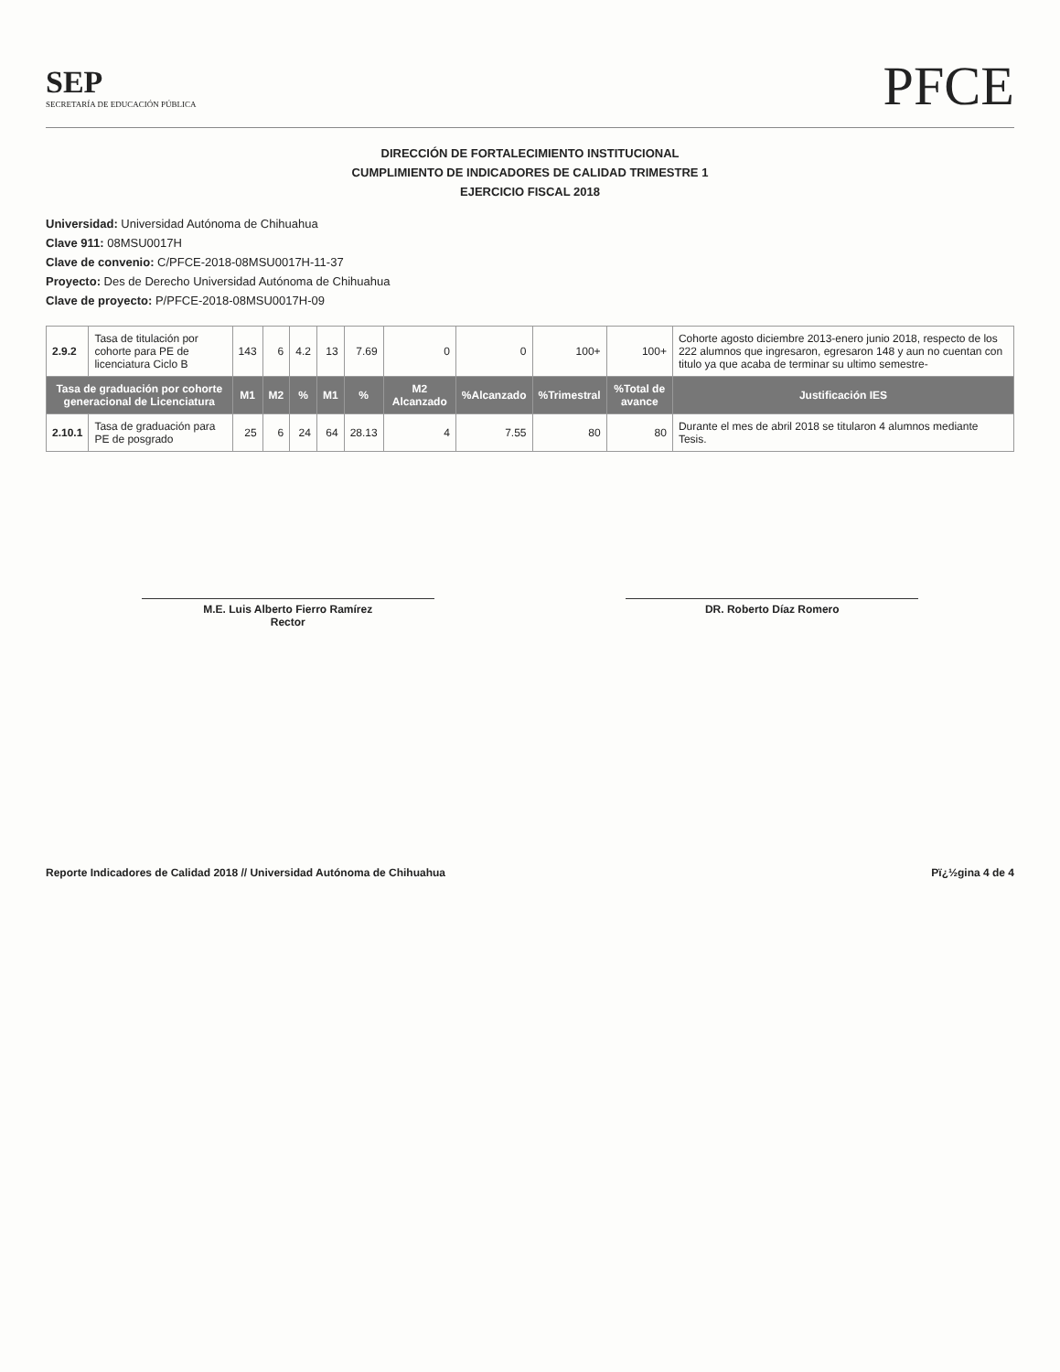SEP
SECRETARÍA DE EDUCACIÓN PÚBLICA
PFCE
DIRECCIÓN DE FORTALECIMIENTO INSTITUCIONAL
CUMPLIMIENTO DE INDICADORES DE CALIDAD TRIMESTRE 1
EJERCICIO FISCAL 2018
Universidad: Universidad Autónoma de Chihuahua
Clave 911: 08MSU0017H
Clave de convenio: C/PFCE-2018-08MSU0017H-11-37
Proyecto: Des de Derecho Universidad Autónoma de Chihuahua
Clave de proyecto: P/PFCE-2018-08MSU0017H-09
| 2.9.2 | Tasa de titulación por cohorte para PE de licenciatura Ciclo B | 143 | 6 | 4.2 | 13 | 7.69 | 0 | 0 | 100+ | 100+ | Cohorte agosto diciembre 2013-enero junio 2018, respecto de los 222 alumnos que ingresaron, egresaron 148 y aun no cuentan con titulo ya que acaba de terminar su ultimo semestre- |
| Tasa de graduación por cohorte generacional de Licenciatura | | M1 | M2 | % | M1 | % | M2 Alcanzado | %Alcanzado | %Trimestral | %Total de avance | Justificación IES |
| 2.10.1 | Tasa de graduación para PE de posgrado | 25 | 6 | 24 | 64 | 28.13 | 4 | 7.55 | 80 | 80 | Durante el mes de abril 2018 se titularon 4 alumnos mediante Tesis. |
M.E. Luis Alberto Fierro Ramírez
Rector
DR. Roberto Díaz Romero
Reporte Indicadores de Calidad 2018 // Universidad Autónoma de Chihuahua Pï¿½gina 4 de 4